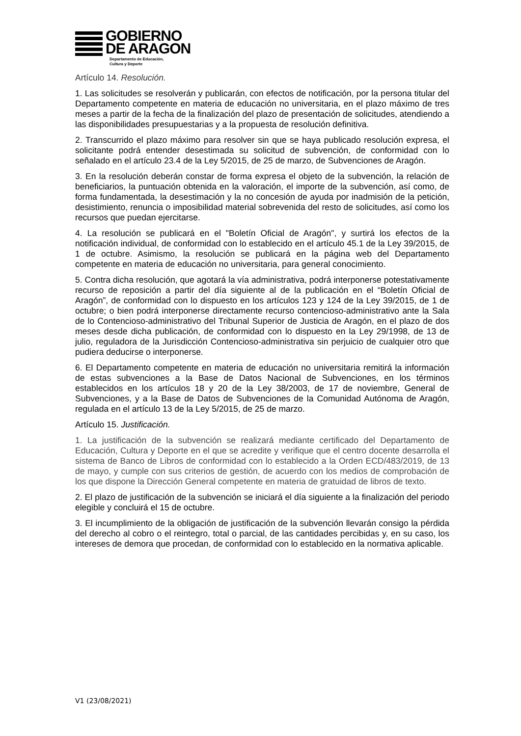GOBIERNO
DE ARAGON
Departamento de Educación,
Cultura y Deporte
Artículo 14. Resolución.
1. Las solicitudes se resolverán y publicarán, con efectos de notificación, por la persona titular del Departamento competente en materia de educación no universitaria, en el plazo máximo de tres meses a partir de la fecha de la finalización del plazo de presentación de solicitudes, atendiendo a las disponibilidades presupuestarias y a la propuesta de resolución definitiva.
2. Transcurrido el plazo máximo para resolver sin que se haya publicado resolución expresa, el solicitante podrá entender desestimada su solicitud de subvención, de conformidad con lo señalado en el artículo 23.4 de la Ley 5/2015, de 25 de marzo, de Subvenciones de Aragón.
3. En la resolución deberán constar de forma expresa el objeto de la subvención, la relación de beneficiarios, la puntuación obtenida en la valoración, el importe de la subvención, así como, de forma fundamentada, la desestimación y la no concesión de ayuda por inadmisión de la petición, desistimiento, renuncia o imposibilidad material sobrevenida del resto de solicitudes, así como los recursos que puedan ejercitarse.
4. La resolución se publicará en el "Boletín Oficial de Aragón", y surtirá los efectos de la notificación individual, de conformidad con lo establecido en el artículo 45.1 de la Ley 39/2015, de 1 de octubre. Asimismo, la resolución se publicará en la página web del Departamento competente en materia de educación no universitaria, para general conocimiento.
5. Contra dicha resolución, que agotará la vía administrativa, podrá interponerse potestativamente recurso de reposición a partir del día siguiente al de la publicación en el “Boletín Oficial de Aragón”, de conformidad con lo dispuesto en los artículos 123 y 124 de la Ley 39/2015, de 1 de octubre; o bien podrá interponerse directamente recurso contencioso-administrativo ante la Sala de lo Contencioso-administrativo del Tribunal Superior de Justicia de Aragón, en el plazo de dos meses desde dicha publicación, de conformidad con lo dispuesto en la Ley 29/1998, de 13 de julio, reguladora de la Jurisdicción Contencioso-administrativa sin perjuicio de cualquier otro que pudiera deducirse o interponerse.
6. El Departamento competente en materia de educación no universitaria remitirá la información de estas subvenciones a la Base de Datos Nacional de Subvenciones, en los términos establecidos en los artículos 18 y 20 de la Ley 38/2003, de 17 de noviembre, General de Subvenciones, y a la Base de Datos de Subvenciones de la Comunidad Autónoma de Aragón, regulada en el artículo 13 de la Ley 5/2015, de 25 de marzo.
Artículo 15. Justificación.
1. La justificación de la subvención se realizará mediante certificado del Departamento de Educación, Cultura y Deporte en el que se acredite y verifique que el centro docente desarrolla el sistema de Banco de Libros de conformidad con lo establecido a la Orden ECD/483/2019, de 13 de mayo, y cumple con sus criterios de gestión, de acuerdo con los medios de comprobación de los que dispone la Dirección General competente en materia de gratuidad de libros de texto.
2. El plazo de justificación de la subvención se iniciará el día siguiente a la finalización del periodo elegible y concluirá el 15 de octubre.
3. El incumplimiento de la obligación de justificación de la subvención llevarán consigo la pérdida del derecho al cobro o el reintegro, total o parcial, de las cantidades percibidas y, en su caso, los intereses de demora que procedan, de conformidad con lo establecido en la normativa aplicable.
V1 (23/08/2021)